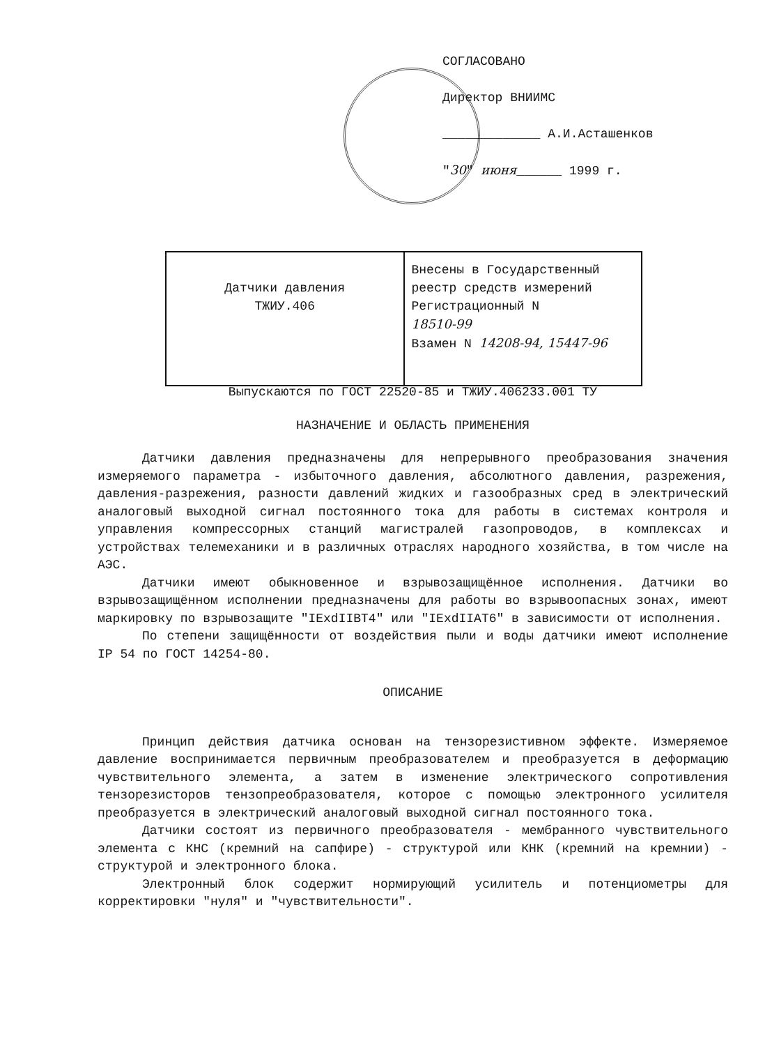СОГЛАСОВАНО
Директор ВНИИМС
_____________ А.И.Асташенков
"30" июня______ 1999 г.
| Датчики давления ТЖИУ.406 | Внесены в Государственный реестр средств измерений Регистрационный N 18510-99 Взамен N 14208-94, 15447-96 |
Выпускаются по ГОСТ 22520-85 и ТЖИУ.406233.001 ТУ
НАЗНАЧЕНИЕ И ОБЛАСТЬ ПРИМЕНЕНИЯ
Датчики давления предназначены для непрерывного преобразования значения измеряемого параметра - избыточного давления, абсолютного давления, разрежения, давления-разрежения, разности давлений жидких и газообразных сред в электрический аналоговый выходной сигнал постоянного тока для работы в системах контроля и управления компрессорных станций магистралей газопроводов, в комплексах и устройствах телемеханики и в различных отраслях народного хозяйства, в том числе на АЭС.
Датчики имеют обыкновенное и взрывозащищённое исполнения. Датчики во взрывозащищённом исполнении предназначены для работы во взрывоопасных зонах, имеют маркировку по взрывозащите "IExdIIBT4" или "IExdIIAT6" в зависимости от исполнения.
По степени защищённости от воздействия пыли и воды датчики имеют исполнение IP 54 по ГОСТ 14254-80.
ОПИСАНИЕ
Принцип действия датчика основан на тензорезистивном эффекте. Измеряемое давление воспринимается первичным преобразователем и преобразуется в деформацию чувствительного элемента, а затем в изменение электрического сопротивления тензорезисторов тензопреобразователя, которое с помощью электронного усилителя преобразуется в электрический аналоговый выходной сигнал постоянного тока.
Датчики состоят из первичного преобразователя - мембранного чувствительного элемента с КНС (кремний на сапфире) - структурой или КНК (кремний на кремнии) - структурой и электронного блока.
Электронный блок содержит нормирующий усилитель и потенциометры для корректировки "нуля" и "чувствительности".